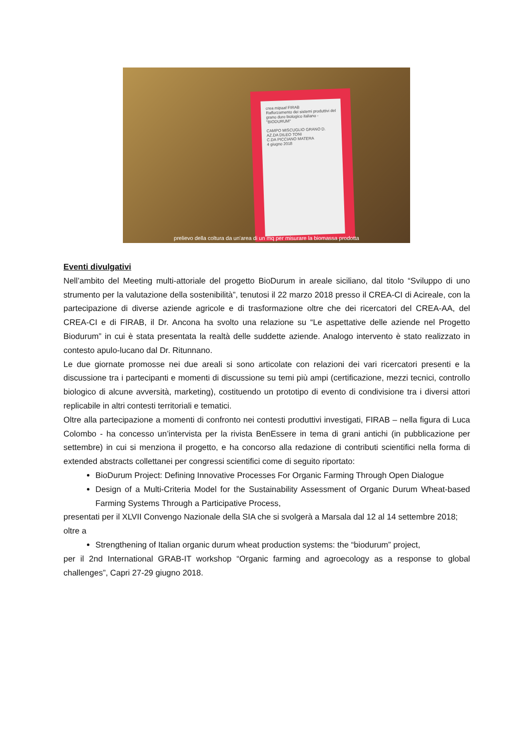crea mipaaf FIRAB
Rafforzamento dei sistemi produttivi del grano duro biologico italiano - "BIODURUM"
CAMPO MISCUGLIO GRANO D.
AZ.DA DILEO TONI
C.DA PICCIANO MATERA
4 giugno 2018
prelievo della coltura da un'area di un mq per misurare la biomassa prodotta
Eventi divulgativi
Nell’ambito del Meeting multi-attoriale del progetto BioDurum in areale siciliano, dal titolo “Sviluppo di uno strumento per la valutazione della sostenibilità”, tenutosi il 22 marzo 2018 presso il CREA-CI di Acireale, con la partecipazione di diverse aziende agricole e di trasformazione oltre che dei ricercatori del CREA-AA, del CREA-CI e di FIRAB, il Dr. Ancona ha svolto una relazione su “Le aspettative delle aziende nel Progetto Biodurum” in cui è stata presentata la realtà delle suddette aziende. Analogo intervento è stato realizzato in contesto apulo-lucano dal Dr. Ritunnano.
Le due giornate promosse nei due areali si sono articolate con relazioni dei vari ricercatori presenti e la discussione tra i partecipanti e momenti di discussione su temi più ampi (certificazione, mezzi tecnici, controllo biologico di alcune avversità, marketing), costituendo un prototipo di evento di condivisione tra i diversi attori replicabile in altri contesti territoriali e tematici.
Oltre alla partecipazione a momenti di confronto nei contesti produttivi investigati, FIRAB – nella figura di Luca Colombo - ha concesso un’intervista per la rivista BenEssere in tema di grani antichi (in pubblicazione per settembre) in cui si menziona il progetto, e ha concorso alla redazione di contributi scientifici nella forma di extended abstracts collettanei per congressi scientifici come di seguito riportato:
BioDurum Project: Defining Innovative Processes For Organic Farming Through Open Dialogue
Design of a Multi-Criteria Model for the Sustainability Assessment of Organic Durum Wheat-based Farming Systems Through a Participative Process,
presentati per il XLVII Convengo Nazionale della SIA che si svolgerà a Marsala dal 12 al 14 settembre 2018;
oltre a
Strengthening of Italian organic durum wheat production systems: the “biodurum” project,
per il 2nd International GRAB-IT workshop “Organic farming and agroecology as a response to global challenges”, Capri 27-29 giugno 2018.